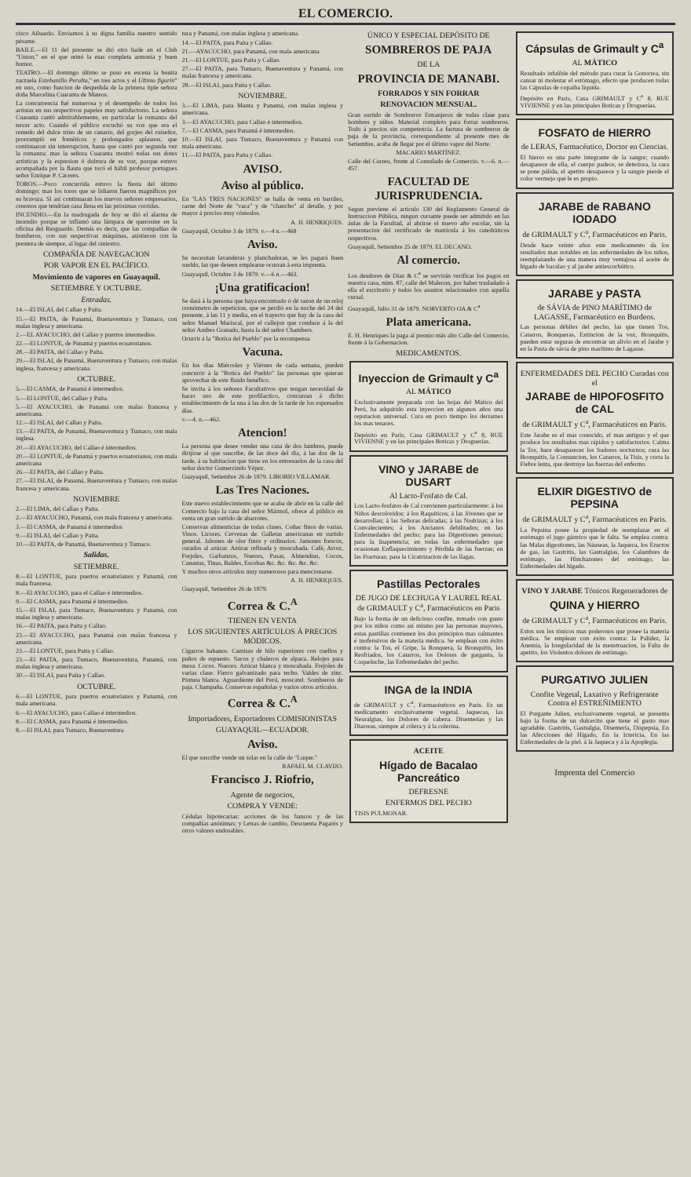EL COMERCIO.
cisco Ailuardo. Enviamos á su digna familia nuestro sentido pésame.
BAILE.—El 11 del presente se dió otro baile en el Club "Union," en el que reinó la mas completa armonía y buen humor.
TEATRO.—El domingo último se puso en escena la bonita zarzuela Estebanillo Peralta," en tres actos y el Ultimo figurín" en uno, como funcion de despedida de la primera tiple señora doña Marcelina Cuaranta de Mateos.
La concurrencia fué numerosa y el desempeño de todos los artistas en sus respectivos papeles muy satisfactorio. La señora Cuaranta cantó admirablemente, en particular la romanza del tercer acto. Cuando el público escuchó su voz que era el remedo del dulce trino de un canario, del gorjeo del ruiseñor, prorrumpió en frenéticos y prolongados aplausos, que continuaron sin interrupcion, hasta que cantó por segunda vez la romanza; mas la señora Cuaranta mostró todas sus dotes artísticas y la espresion ó dulzura de su voz, porque estuvo acompañada por la flauta que tocó el hábil profesor portugues señor Enrique P. Cáceres.
TOROS.—Poco concurrida estuvo la fiesta del último domingo; mas los toros que se lidiaron fueron magníficos por su bravura. Si así continuaran los nuevos señores empresarios, creemos que tendrían casa llena en las próximas corridas.
INCENDIO.—En la madrugada de hoy se dió el alarma de incendio porque se inflamó una lámpara de querosine en la oficina del Resguardo. Demás es decir, que las compañías de bomberos, con sus respectivas máquinas, asistieron con la presteza de siempre, al lugar del siniestro.
COMPAÑÍA DE NAVEGACION
POR VAPOR EN EL PACÍFICO.
Movimiento de vapores en Guayaquil.
SETIEMBRE Y OCTUBRE.
Entradas.
14.—El ISLAI, del Callao y Paita.
15.—El PAITA, de Panamá, Buenaventura y Tumaco, con malas inglesa y americana.
2.—EL AYACUCHO, del Callao y puertos intermedios.
22.—El LONTUE, de Panamá y puertos ecuatorianos.
28.—El PAITA, del Callao y Paita.
29.—El ISLAI, de Panamá, Buenaventura y Tumaco, con malas inglesa, francesa y americana.
OCTUBRE.
5.—El CASMA, de Panamá é intermedios.
5.—El LONTUE, del Callao y Paita.
5.—El AYACUCHO, de Panamá con malas francesa y americana.
12.—El ISLAI, del Callao y Paita.
13.—El PAITA, de Panamá, Buenaventura y Tumaco, con mala inglesa.
20.—El AYACUCHO, del Callao é intermedios.
20.—El LONTUE, de Panamá y puertos ecuatorianos, con mala americana
26.—El PAITA, del Callao y Paita.
27.—El ISLAI, de Panamá, Buenaventura y Tumaco, con malas francesa y americana.
NOVIEMBRE
2.—El LIMA, del Callao y Paita.
2.—El AYACUCHO, Panamá, con mala francesa y americana.
3.—El CASMA, de Panamá é intermedios
9.—El ISLAI, del Callao y Paita.
10.—El PAITA, de Panamá, Buenaventura y Tumaco.
Salidas.
SETIEMBRE.
8.—El LONTUE, para puertos ecuatorianos y Panamá, con mala francesa.
8.—El AYACUCHO, para el Callao é intermedios.
9.—El CASMA, para Panamá é intermedios.
15.—El ISLAI, para Tumaco, Buenaventura y Panamá, con malas inglesa y americana.
16.—El PAITA, para Paita y Callao.
23.—El AYACUCHO, para Panamá con malas francesa y americana.
23.—El LONTUE, para Paita y Callao.
23.—El PAITA, para Tumaco, Buenaventura, Panamá, con malas inglesa y americana.
30.—El ISLAI, para Paita y Callao.
OCTUBRE.
6.—El LONTUE, para puertos ecuatorianos y Panamá, con mala americana.
6.—El AYACUCHO, para Callao é intermedios.
8.—El CASMA, para Panamá é intermedios.
8.—El ISLAI, para Tumaco, Buenaventura
tura y Panamá, con malas inglesa y americana.
14.—El PAITA, para Paita y Callao.
21.—AYACUCHO, para Panamá, con mala americana.
21.—El LONTUE, para Paita y Callao.
27.—El PAITA, para Tumaco, Buenaventura y Panamá, con malas francesa y americana.
28.—El ISLAI, para Paita y Callao.
NOVIEMBRE.
3.—El LIMA, para Manta y Panamá, con malas inglesa y americana.
3.—El AYACUCHO, para Callao é intermedios.
7.—El CASMA, para Panamá é intermedios.
10.—El ISLAI, para Tumaco, Buenaventura y Panamá con mala americana.
11.—El PAITA, para Paita y Callao.
AVISO.
Aviso al público.
En "LAS TRES NACIONES" se halla de venta en barriles, carne del Norte de "vaca" y de "chancho" al detalle, y por mayor á precios muy cómodos.
A. H. HENRIQUES.
Guayaquil, Octubre 3 de 1879. v.—4 n.—468
Aviso.
Se necesitan lavanderas y planchadoras, se les pagará buen sueldo, las que deseen emplearse ocurran á esta imprenta.
Guayaquil, Octubre 3 de 1879. v.—6 n.—463.
¡Una gratificacion!
Se dará á la persona que haya encontrado ó dé razon de un reloj cronómetro de repeticion, que se perdió en la noche del 24 del presente, á las 11 y media, en el trayecto que hay de la casa del señor Manuel Mariscal, por el callejon que conduce á la del señor Andres Granado, hasta la del señor Chambers.
Ocurrir á la "Botica del Pueblo" por la recompensa.
Vacuna.
En los días Miércoles y Viérnes de cada semana, pueden concurrir á la "Botica del Pueblo" las personas que quieran aprovechar de este fluido benéfico.
Se invita á los señores Facultativos que tengan necesidad de hacer uso de este profilactico, concurran á dicho establecimiento de la una á las dos de la tarde de los espresados días.
v.—4. n.—462.
Atencion!
La persona que desee vender una casa de dos lumbres, puede dirijirse al que suscribe, de las doce del día, á las dos de la tarde, á su habitacion que tiene en los entresuelos de la casa del señor doctor Gumercindo Yépez.
Guayaquil, Setiembre 26 de 1879. LIBORIO VILLAMAR.
Las Tres Naciones.
Este nuevo establecimiento que se acaba de abrir en la calle del Comercio bajo la casa del señor Mármol, ofrece al público en venta un gran surtido de abarrotes.
Conservas alimenticias de todas clases. Coñac finos de varias. Vinos. Licores. Cervezas de. Galletas americanas en surtido general. Jabones de olor finos y ordinarios. Jamones frescos, curados al azúcar. Azúcar refinada y moscabada. Café, Arroz, Frejoles, Garbanzos, Nueces, Pasas, Almendras, Cocos, Canastas, Tinas, Baldes, Escobas &c. &c. &c. &c. &c.
Y muchos otros artículos muy numerosos para mencionarse.
A. H. HENRIQUES.
Guayaquil, Setiembre 26 de 1879.
Correa & C.<sup>A</sup>
TIENEN EN VENTA
LOS SIGUIENTES ARTÍCULOS Á PRECIOS MÓDICOS.
Cigarros habanos. Camisas de hilo superiores con cuellos y puños de repuesto. Sacos y chalecos de alpaca. Relojes para mesa. Cocos. Nueces. Azúcar blanca y moscabada. Frejoles de varias clase. Fierro galvanizado para techo. Valdes de zinc. Pintura blanca. Aguardiente del Perú, moscatel. Sombreros de paja. Champaña. Conservas españolas y varios otros artículos.
Correa & C.<sup>A</sup>
Importadores, Esportadores COMISIONISTAS
GUAYAQUIL—ECUADOR.
Aviso.
El que suscribe vende un solar en la calle de "Luque."
RAFAEL M. CLAVIJO.
Francisco J. Riofrio,
Agente de negocios,
COMPRA Y VENDE:
Cédulas hipotecarias: acciones de los bancos y de las compañías anónimas; y Letras de cambio, Descuenta Pagarés y otros valores endosables.
ÚNICO Y ESPECIAL DEPÓSITO DE
SOMBREROS DE PAJA
DE LA
PROVINCIA DE MANABI.
FORRADOS Y SIN FORRAR
RENOVACION MENSUAL.
Gran surtido de Sombreros Estranjeros de todas clase para hombres y niños. Material completo para forrar sombreros. Todo á precios sin competencia. La factura de sombreros de paja de la provincia, correspondiente al presente mes de Setiembre, acaba de llegar por el último vapor del Norte.
MACARIO MARTÍNEZ.
Calle del Correo, frente al Consulado de Comercio. v.—6. n.—457.
FACULTAD DE JURISPRUDENCIA.
Segun previene el artículo 130 del Reglamento General de Instruccion Pública, ningun cursante puede ser admitido en las áulas de la Facultad, al abrirse el nuevo año escolar, sin la presentacion del certificado de matrícula á los catedráticos respectivos.
Guayaquil, Setiembre 25 de 1879. EL DECANO.
Al comercio.
Los deudores de Diaz & C<sup>a</sup> se servirán verificar los pagos en nuestra casa, núm. 87, calle del Malecon, por haber trasladado á ella el escritorio y todos los asuntos relacionados con aquella cursal.
Guayaquil, Julio 31 de 1879. NORVERTO OA & C<sup>a</sup>
Plata americana.
E. H. Henriques la paga al premio más alto Calle del Comercio, frente á la Gobernacion.
MEDICAMENTOS.
Inyeccion de Grimault y C<sup>a</sup>
AL MÁTICO
Exclusivamente preparada con las hojas del Mático del Perú, ha adquirido esta inyeccion en algunos años una reputacion universal. Cura en poco tiempo los derrames los mas tenaces.
Depósito en Paris, Casa GRIMAULT y C<sup>a</sup> 8, RUE VIVIENNE y en las principales Boticas y Droguerías.
VINO y JARABE de DUSART
Al Lacto-Fosfato de Cal.
Los Lacto-fosfatos de Cal convienen particularmente: á los Niños descoloridos; á los Raquíticos; á las Jóvenes que se desarrollan; á las Señoras delicadas; á las Nodrizas; á los Convalecientes; á los Ancianos debilitados; en las Enfermedades del pecho; para las Digestiones penosas; para la Inapetencia; en todas las enfermedades que ocasionan Enflaquecimiento y Pérdida de las fuerzas; en las Fracturas; para la Cicatrizacion de las llagas.
Pastillas Pectorales
DE JUGO DE LECHUGA Y LAUREL REAL de GRIMAULT y C<sup>a</sup>, Farmacéuticos en Paris
Bajo la forma de un delicioso confite, tomado con gusto por los niños como así mismo por las personas mayores, estas pastillas contienen los dos principios mas calmantes é inofensivos de la materia médica. Se emplean con éxito contra: la Tos, el Gripe, la Ronquera, la Bronquitis, los Resfriados, los Catarros, los Dolores de garganta, la Coqueluche, las Enfermedades del pecho.
INGA de la INDIA
de GRIMAULT y C<sup>a</sup>, Farmacéuticos en Paris. Es un medicamento exclusivamente vegetal. Jaquecas, las Neuralgias, los Dolores de cabeza. Disenterías y las Diarreas, siempre al cólera y á la colerina.
ACEITE
Hígado de Bacalao Pancreático
DEFRESNE
ENFERMOS DEL PECHO
TISIS PULMONAR.
Cápsulas de Grimault y C<sup>a</sup>
AL MÁTICO
Resultado infalible del método para curar la Gonorrea, sin cansar ni molestar el estómago, efecto que producen todas las Cápsulas de copaiba líquida.
Depósito en Paris, Casa GRIMAULT y C<sup>a</sup> 8, RUE VIVIENNE y en las principales Boticas y Droguerías.
FOSFATO de HIERRO
de LERAS, Farmacéutico, Doctor en Ciencias.
El hierro es una parte integrante de la sangre; cuando desaparece de ella, el cuerpo padece, se deteriora, la cara se pone pálida, el apetito desaparece y la sangre pierde el color vermejo que le es propio.
JARABE de RABANO IODADO
de GRIMAULT y C<sup>a</sup>, Farmacéuticos en Paris.
Desde hace veinte años este medicamento da los resultados mas notables en las enfermedades de los niños, reemplazando de una manera muy ventajosa al aceite de hígado de bacalao y al jarabe antiescorbútico.
JARABE y PASTA
de SÁVIA de PINO MARÍTIMO de LAGASSE, Farmacéutico en Burdeos.
Las personas débiles del pecho, las que tienen Tos, Catarros, Ronqueras, Extincion de la voz, Bronquitis, pueden estar seguras de encontrar un alivio en el Jarabe y en la Pasta de sávia de pino marítimo de Lagasse.
ENFERMEDADES DEL PECHO Curadas con el
JARABE de HIPOFOSFITO de CAL
de GRIMAULT y C<sup>a</sup>, Farmacéuticos en Paris.
Este Jarabe es el mas conocido, el mas antiguo y el que produce los resultados mas rápidos y satisfactorios. Calma la Tos, hace desaparecer los Sudores nocturnos; cura las Bronquitis, la Consuncion, los Catarros, la Tisis, y corta la Fiebre lenta, que destruye las fuerzas del enfermo.
ELIXIR DIGESTIVO de PEPSINA
de GRIMAULT y C<sup>a</sup>, Farmacéuticos en Paris.
La Pepsina posee la propiedad de reemplazar en el estómago el jugo gástrico que le falta. Se emplea contra: las Malas digestiones, las Náuseas, la Jaqueca, los Eructos de gas, las Gastritis, las Gastralgias, los Calambres de estómago, las Hinchazones del estómago, las Enfermedades del hígado.
VINO Y JARABE Tónicos Regeneradores de
QUINA y HIERRO
de GRIMAULT y C<sup>a</sup>, Farmacéuticos en Paris.
Estos son los tónicos mas poderosos que posee la materia médica. Se emplean con éxito contra: la Palidez, la Anemia, la Irregularidad de la menstruacion, la Falta de apetito, los Violentos dolores de estómago.
PURGATIVO JULIEN
Confite Vegetal, Laxativo y Refrigerante Contra el ESTREÑIMIENTO
El Purgante Julien, exclusivamente vegetal, se presenta bajo la forma de un dulcecito que tiene el gusto mas agradable. Gastritis, Gastralgia, Disentería, Dispepsia, En las Afecciones del Hígado, En la Ictericia, En las Enfermedades de la piel. á la Jaqueca y á la Apoplegía.
Imprenta del Comercio